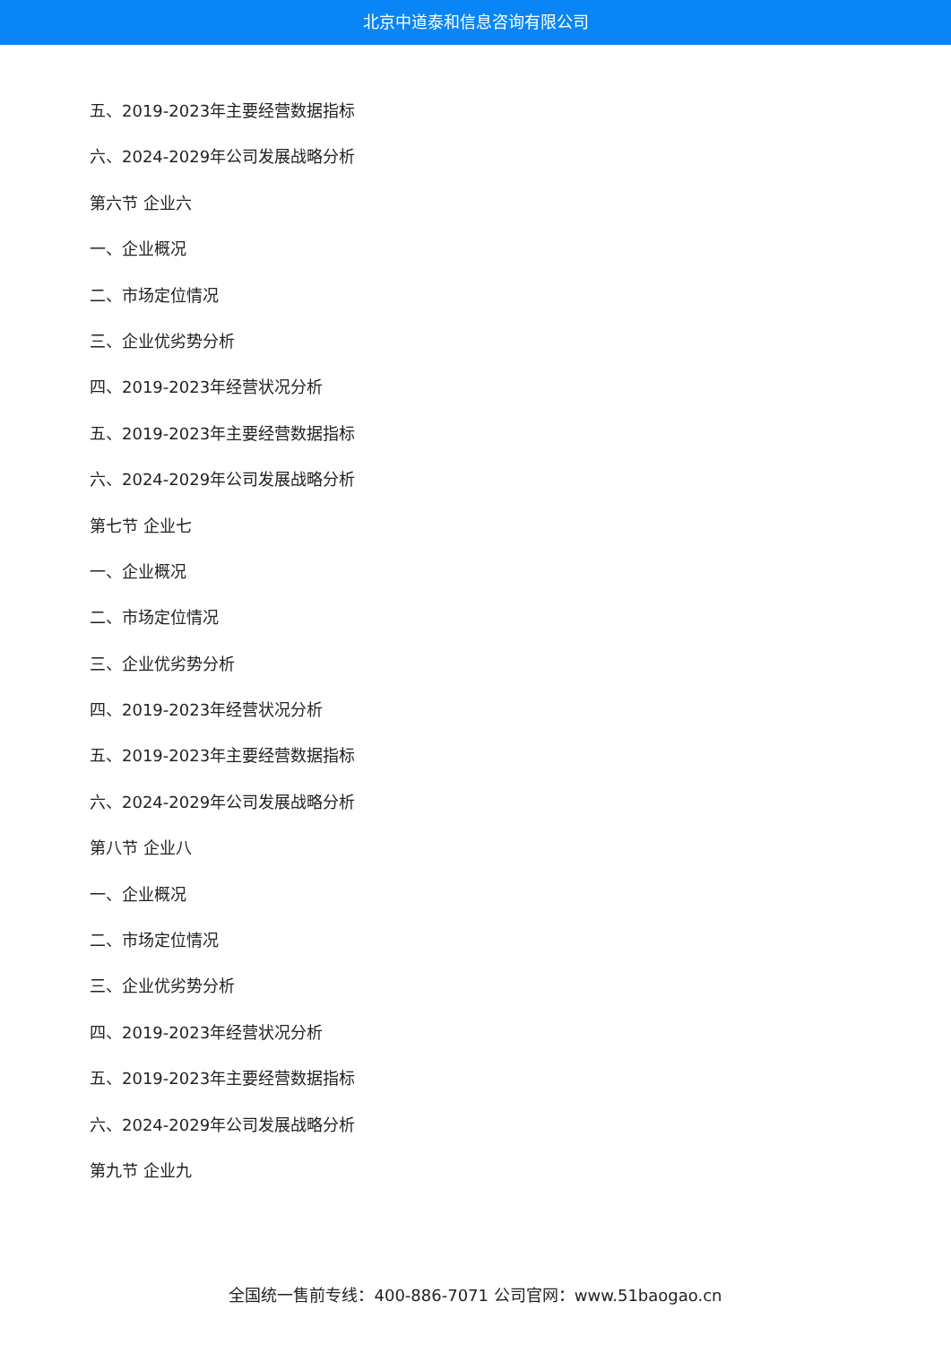北京中道泰和信息咨询有限公司
五、2019-2023年主要经营数据指标
六、2024-2029年公司发展战略分析
第六节 企业六
一、企业概况
二、市场定位情况
三、企业优劣势分析
四、2019-2023年经营状况分析
五、2019-2023年主要经营数据指标
六、2024-2029年公司发展战略分析
第七节 企业七
一、企业概况
二、市场定位情况
三、企业优劣势分析
四、2019-2023年经营状况分析
五、2019-2023年主要经营数据指标
六、2024-2029年公司发展战略分析
第八节 企业八
一、企业概况
二、市场定位情况
三、企业优劣势分析
四、2019-2023年经营状况分析
五、2019-2023年主要经营数据指标
六、2024-2029年公司发展战略分析
第九节 企业九
全国统一售前专线：400-886-7071 公司官网：www.51baogao.cn